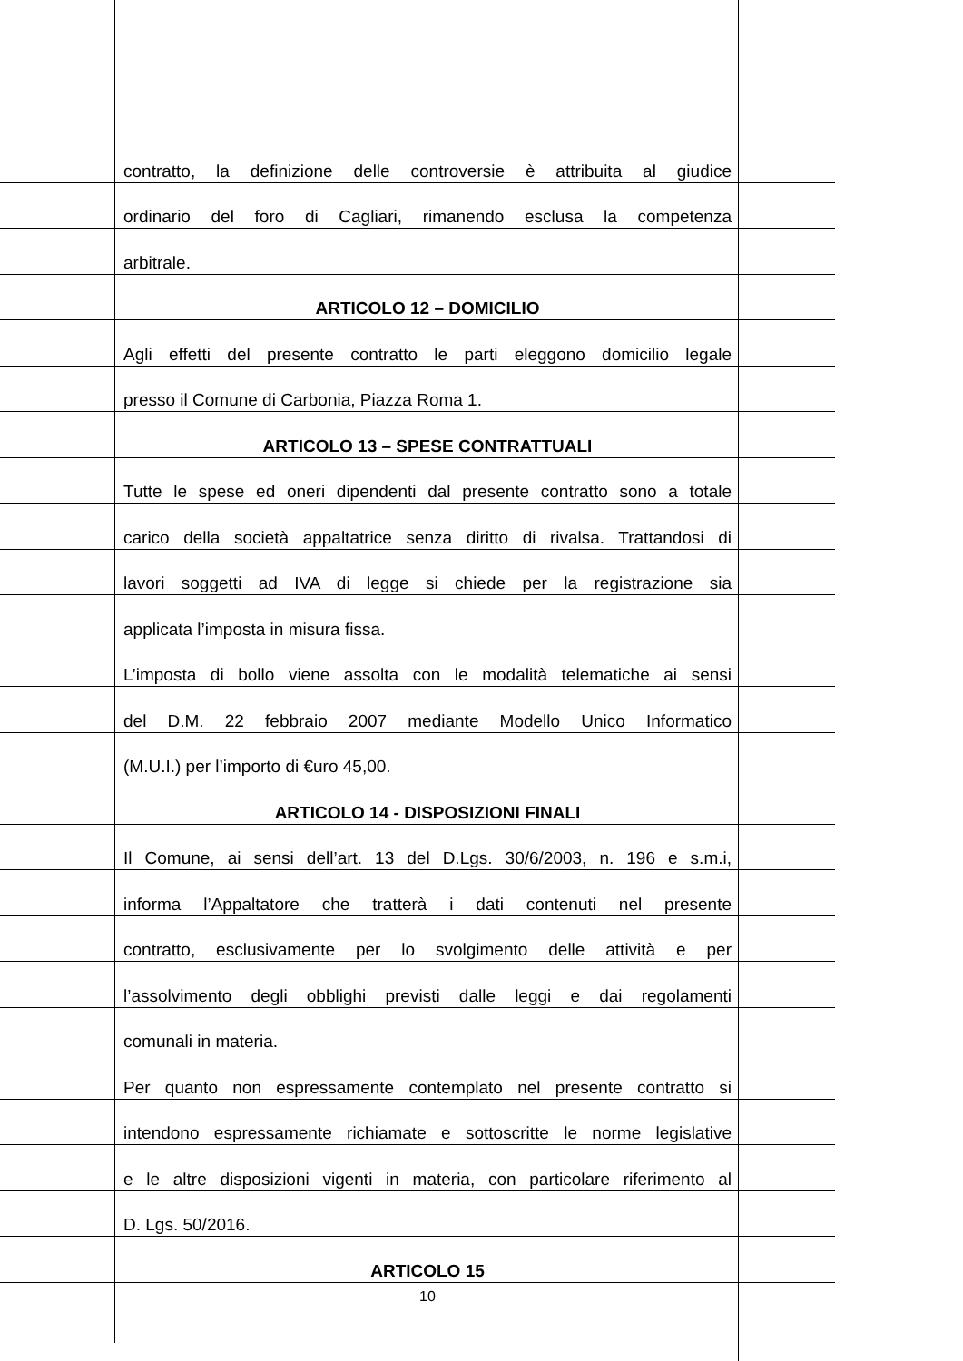contratto, la definizione delle controversie è attribuita al giudice
ordinario del foro di Cagliari, rimanendo esclusa la competenza
arbitrale.
ARTICOLO 12 – DOMICILIO
Agli effetti del presente contratto le parti eleggono domicilio legale
presso il Comune di Carbonia, Piazza Roma 1.
ARTICOLO 13 – SPESE CONTRATTUALI
Tutte le spese ed oneri dipendenti dal presente contratto sono a totale
carico della società appaltatrice senza diritto di rivalsa. Trattandosi di
lavori soggetti ad IVA di legge si chiede per la registrazione sia
applicata l’imposta in misura fissa.
L’imposta di bollo viene assolta con le modalità telematiche ai sensi
del D.M. 22 febbraio 2007 mediante Modello Unico Informatico
(M.U.I.) per l’importo di €uro 45,00.
ARTICOLO 14 - DISPOSIZIONI FINALI
Il Comune, ai sensi dell’art. 13 del D.Lgs. 30/6/2003, n. 196 e s.m.i,
informa l’Appaltatore che tratterà i dati contenuti nel presente
contratto, esclusivamente per lo svolgimento delle attività e per
l’assolvimento degli obblighi previsti dalle leggi e dai regolamenti
comunali in materia.
Per quanto non espressamente contemplato nel presente contratto si
intendono espressamente richiamate e sottoscritte le norme legislative
e le altre disposizioni vigenti in materia, con particolare riferimento al
D. Lgs. 50/2016.
ARTICOLO 15
10